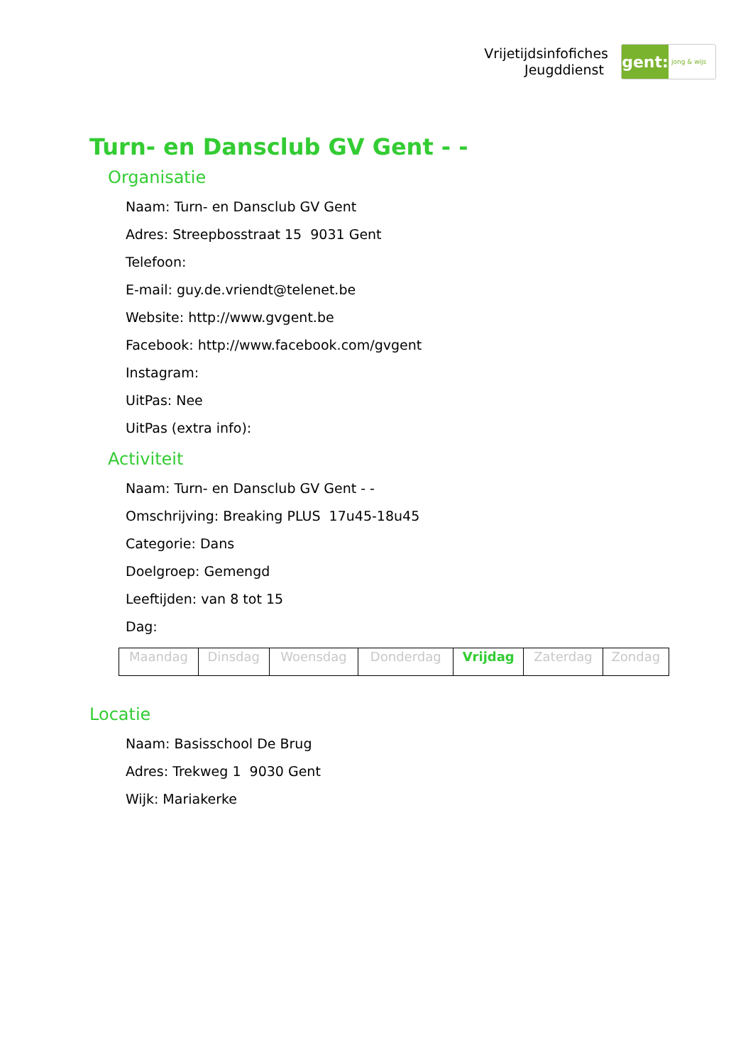Vrijetijdsinfofiches
Jeugddienst
gent:
jong & wijs
Turn- en Dansclub GV Gent - -
Organisatie
Naam: Turn- en Dansclub GV Gent
Adres: Streepbosstraat 15 9031 Gent
Telefoon:
E-mail: guy.de.vriendt@telenet.be
Website: http://www.gvgent.be
Facebook: http://www.facebook.com/gvgent
Instagram:
UitPas: Nee
UitPas (extra info):
Activiteit
Naam: Turn- en Dansclub GV Gent - -
Omschrijving: Breaking PLUS 17u45-18u45
Categorie: Dans
Doelgroep: Gemengd
Leeftijden: van 8 tot 15
Dag:
| Maandag | Dinsdag | Woensdag | Donderdag | Vrijdag | Zaterdag | Zondag |
Locatie
Naam: Basisschool De Brug
Adres: Trekweg 1 9030 Gent
Wijk: Mariakerke